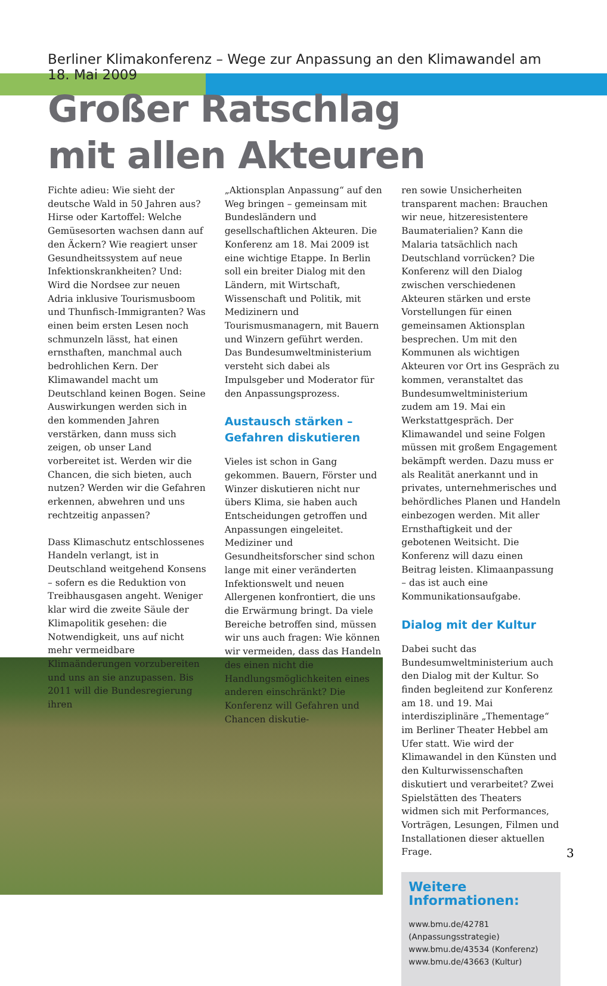Berliner Klimakonferenz – Wege zur Anpassung an den Klimawandel am 18. Mai 2009
Großer Ratschlag
mit allen Akteuren
Fichte adieu: Wie sieht der deutsche Wald in 50 Jahren aus? Hirse oder Kartoffel: Welche Gemüsesorten wachsen dann auf den Äckern? Wie reagiert unser Gesundheitssystem auf neue Infektionskrankheiten? Und: Wird die Nordsee zur neuen Adria inklusive Tourismusboom und Thunfisch-Immigranten? Was einen beim ersten Lesen noch schmunzeln lässt, hat einen ernsthaften, manchmal auch bedrohlichen Kern. Der Klimawandel macht um Deutschland keinen Bogen. Seine Auswirkungen werden sich in den kommenden Jahren verstärken, dann muss sich zeigen, ob unser Land vorbereitet ist. Werden wir die Chancen, die sich bieten, auch nutzen? Werden wir die Gefahren erkennen, abwehren und uns rechtzeitig anpassen?
Dass Klimaschutz entschlossenes Handeln verlangt, ist in Deutschland weitgehend Konsens – sofern es die Reduktion von Treibhausgasen angeht. Weniger klar wird die zweite Säule der Klimapolitik gesehen: die Notwendigkeit, uns auf nicht mehr vermeidbare Klimaänderungen vorzubereiten und uns an sie anzupassen. Bis 2011 will die Bundesregierung ihren
„Aktionsplan Anpassung“ auf den Weg bringen – gemeinsam mit Bundesländern und gesellschaftlichen Akteuren. Die Konferenz am 18. Mai 2009 ist eine wichtige Etappe. In Berlin soll ein breiter Dialog mit den Ländern, mit Wirtschaft, Wissenschaft und Politik, mit Medizinern und Tourismusmanagern, mit Bauern und Winzern geführt werden. Das Bundesumweltministerium versteht sich dabei als Impulsgeber und Moderator für den Anpassungsprozess.
Austausch stärken –
Gefahren diskutieren
Vieles ist schon in Gang gekommen. Bauern, Förster und Winzer diskutieren nicht nur übers Klima, sie haben auch Entscheidungen getroffen und Anpassungen eingeleitet. Mediziner und Gesundheitsforscher sind schon lange mit einer veränderten Infektionswelt und neuen Allergenen konfrontiert, die uns die Erwärmung bringt. Da viele Bereiche betroffen sind, müssen wir uns auch fragen: Wie können wir vermeiden, dass das Handeln des einen nicht die Handlungsmöglichkeiten eines anderen einschränkt? Die Konferenz will Gefahren und Chancen diskutie-
ren sowie Unsicherheiten transparent machen: Brauchen wir neue, hitzeresistentere Baumaterialien? Kann die Malaria tatsächlich nach Deutschland vorrücken? Die Konferenz will den Dialog zwischen verschiedenen Akteuren stärken und erste Vorstellungen für einen gemeinsamen Aktionsplan besprechen. Um mit den Kommunen als wichtigen Akteuren vor Ort ins Gespräch zu kommen, veranstaltet das Bundesumweltministerium zudem am 19. Mai ein Werkstattgespräch. Der Klimawandel und seine Folgen müssen mit großem Engagement bekämpft werden. Dazu muss er als Realität anerkannt und in privates, unternehmerisches und behördliches Planen und Handeln einbezogen werden. Mit aller Ernsthaftigkeit und der gebotenen Weitsicht. Die Konferenz will dazu einen Beitrag leisten. Klimaanpassung – das ist auch eine Kommunikationsaufgabe.
Dialog mit der Kultur
Dabei sucht das Bundesumweltministerium auch den Dialog mit der Kultur. So finden begleitend zur Konferenz am 18. und 19. Mai interdisziplinäre „Thementage“ im Berliner Theater Hebbel am Ufer statt. Wie wird der Klimawandel in den Künsten und den Kulturwissenschaften diskutiert und verarbeitet? Zwei Spielstätten des Theaters widmen sich mit Performances, Vorträgen, Lesungen, Filmen und Installationen dieser aktuellen Frage.
Weitere Informationen:
www.bmu.de/42781 (Anpassungsstrategie)
www.bmu.de/43534 (Konferenz)
www.bmu.de/43663 (Kultur)
3